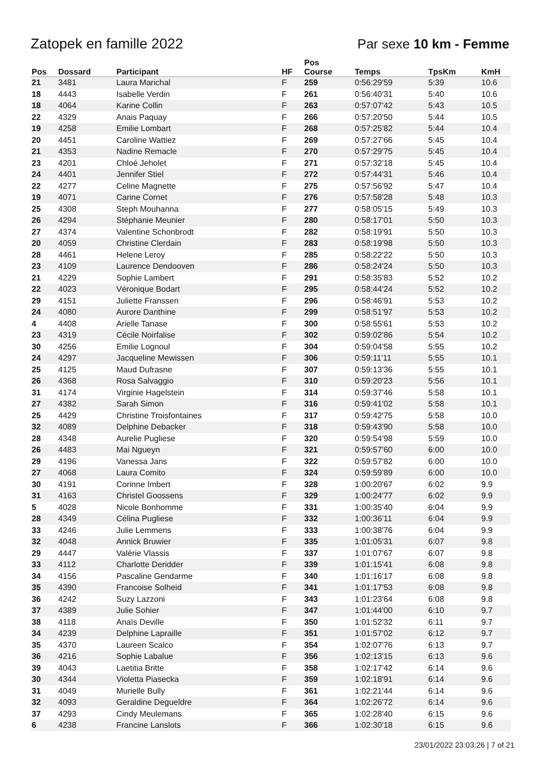Zatopek en famille 2022 Par sexe 10 km - Femme
| Pos | Dossard | Participant | HF | Pos Course | Temps | TpsKm | KmH |
| --- | --- | --- | --- | --- | --- | --- | --- |
| 21 | 3481 | Laura Marichal | F | 259 | 0:56:29'59 | 5:39 | 10.6 |
| 18 | 4443 | Isabelle Verdin | F | 261 | 0:56:40'31 | 5:40 | 10.6 |
| 18 | 4064 | Karine Collin | F | 263 | 0:57:07'42 | 5:43 | 10.5 |
| 22 | 4329 | Anais Paquay | F | 266 | 0:57:20'50 | 5:44 | 10.5 |
| 19 | 4258 | Emilie Lombart | F | 268 | 0:57:25'82 | 5:44 | 10.4 |
| 20 | 4451 | Caroline Wattiez | F | 269 | 0:57:27'66 | 5:45 | 10.4 |
| 21 | 4353 | Nadine Remacle | F | 270 | 0:57:29'75 | 5:45 | 10.4 |
| 23 | 4201 | Chloé Jeholet | F | 271 | 0:57:32'18 | 5:45 | 10.4 |
| 24 | 4401 | Jennifer Stiel | F | 272 | 0:57:44'31 | 5:46 | 10.4 |
| 22 | 4277 | Celine Magnette | F | 275 | 0:57:56'92 | 5:47 | 10.4 |
| 19 | 4071 | Carine Cornet | F | 276 | 0:57:58'28 | 5:48 | 10.3 |
| 25 | 4308 | Steph Mouhanna | F | 277 | 0:58:05'15 | 5:49 | 10.3 |
| 26 | 4294 | Stéphanie Meunier | F | 280 | 0:58:17'01 | 5:50 | 10.3 |
| 27 | 4374 | Valentine Schonbrodt | F | 282 | 0:58:19'91 | 5:50 | 10.3 |
| 20 | 4059 | Christine Clerdain | F | 283 | 0:58:19'98 | 5:50 | 10.3 |
| 28 | 4461 | Helene Leroy | F | 285 | 0:58:22'22 | 5:50 | 10.3 |
| 23 | 4109 | Laurence Dendooven | F | 286 | 0:58:24'24 | 5:50 | 10.3 |
| 21 | 4229 | Sophie Lambert | F | 291 | 0:58:35'83 | 5:52 | 10.2 |
| 22 | 4023 | Véronique Bodart | F | 295 | 0:58:44'24 | 5:52 | 10.2 |
| 29 | 4151 | Juliette Franssen | F | 296 | 0:58:46'91 | 5:53 | 10.2 |
| 24 | 4080 | Aurore Danthine | F | 299 | 0:58:51'97 | 5:53 | 10.2 |
| 4 | 4408 | Arielle Tanase | F | 300 | 0:58:55'61 | 5:53 | 10.2 |
| 23 | 4319 | Cécile Noirfalise | F | 302 | 0:59:02'86 | 5:54 | 10.2 |
| 30 | 4256 | Emilie Lognoul | F | 304 | 0:59:04'58 | 5:55 | 10.2 |
| 24 | 4297 | Jacqueline Mewissen | F | 306 | 0:59:11'11 | 5:55 | 10.1 |
| 25 | 4125 | Maud Dufrasne | F | 307 | 0:59:13'36 | 5:55 | 10.1 |
| 26 | 4368 | Rosa Salvaggio | F | 310 | 0:59:20'23 | 5:56 | 10.1 |
| 31 | 4174 | Virginie Hagelstein | F | 314 | 0:59:37'46 | 5:58 | 10.1 |
| 27 | 4382 | Sarah Simon | F | 316 | 0:59:41'02 | 5:58 | 10.1 |
| 25 | 4429 | Christine Troisfontaines | F | 317 | 0:59:42'75 | 5:58 | 10.0 |
| 32 | 4089 | Delphine Debacker | F | 318 | 0:59:43'90 | 5:58 | 10.0 |
| 28 | 4348 | Aurelie Pugliese | F | 320 | 0:59:54'98 | 5:59 | 10.0 |
| 26 | 4483 | Mai Ngueyn | F | 321 | 0:59:57'60 | 6:00 | 10.0 |
| 29 | 4196 | Vanessa Jans | F | 322 | 0:59:57'82 | 6:00 | 10.0 |
| 27 | 4068 | Laura Comito | F | 324 | 0:59:59'89 | 6:00 | 10.0 |
| 30 | 4191 | Corinne Imbert | F | 328 | 1:00:20'67 | 6:02 | 9.9 |
| 31 | 4163 | Christel Goossens | F | 329 | 1:00:24'77 | 6:02 | 9.9 |
| 5 | 4028 | Nicole Bonhomme | F | 331 | 1:00:35'40 | 6:04 | 9.9 |
| 28 | 4349 | Célina Pugliese | F | 332 | 1:00:36'11 | 6:04 | 9.9 |
| 33 | 4246 | Julie Lemmens | F | 333 | 1:00:38'76 | 6:04 | 9.9 |
| 32 | 4048 | Annick Bruwier | F | 335 | 1:01:05'31 | 6:07 | 9.8 |
| 29 | 4447 | Valérie Vlassis | F | 337 | 1:01:07'67 | 6:07 | 9.8 |
| 33 | 4112 | Charlotte Deridder | F | 339 | 1:01:15'41 | 6:08 | 9.8 |
| 34 | 4156 | Pascaline Gendarme | F | 340 | 1:01:16'17 | 6:08 | 9.8 |
| 35 | 4390 | Francoise Solheid | F | 341 | 1:01:17'53 | 6:08 | 9.8 |
| 36 | 4242 | Suzy Lazzoni | F | 343 | 1:01:23'64 | 6:08 | 9.8 |
| 37 | 4389 | Julie Sohier | F | 347 | 1:01:44'00 | 6:10 | 9.7 |
| 38 | 4118 | Anaïs Deville | F | 350 | 1:01:52'32 | 6:11 | 9.7 |
| 34 | 4239 | Delphine Lapraille | F | 351 | 1:01:57'02 | 6:12 | 9.7 |
| 35 | 4370 | Laureen Scalco | F | 354 | 1:02:07'76 | 6:13 | 9.7 |
| 36 | 4216 | Sophie Labalue | F | 356 | 1:02:13'15 | 6:13 | 9.6 |
| 39 | 4043 | Laetitia Britte | F | 358 | 1:02:17'42 | 6:14 | 9.6 |
| 30 | 4344 | Violetta Piasecka | F | 359 | 1:02:18'91 | 6:14 | 9.6 |
| 31 | 4049 | Murielle Bully | F | 361 | 1:02:21'44 | 6:14 | 9.6 |
| 32 | 4093 | Geraldine Degueldre | F | 364 | 1:02:26'72 | 6:14 | 9.6 |
| 37 | 4293 | Cindy Meulemans | F | 365 | 1:02:28'40 | 6:15 | 9.6 |
| 6 | 4238 | Francine Lanslots | F | 366 | 1:02:30'18 | 6:15 | 9.6 |
23/01/2022 23:03:26 | 7 of 21